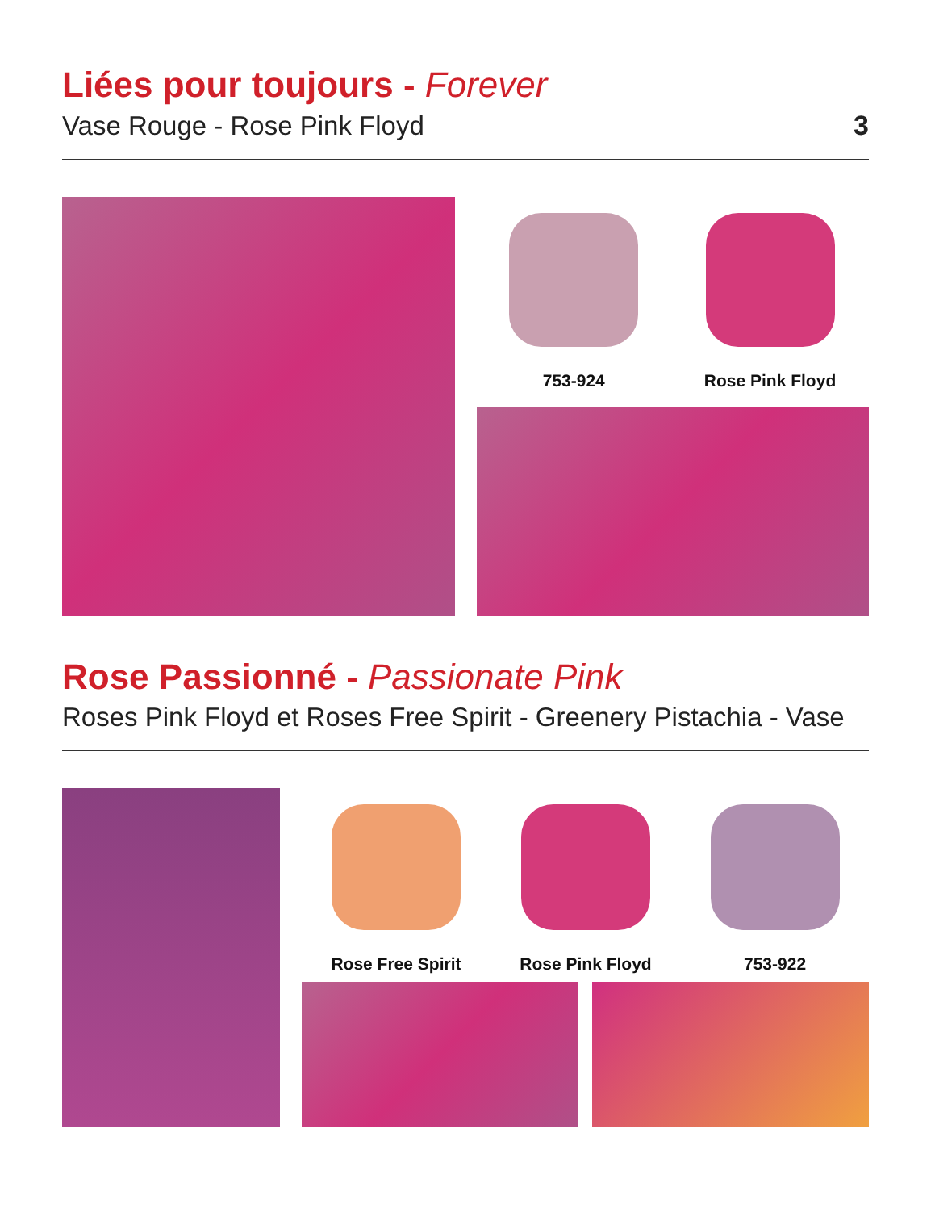Liées pour toujours - Forever
Vase Rouge - Rose Pink Floyd 3
753-924 Rose Pink Floyd
Rose Passionné - Passionate Pink
Roses Pink Floyd et Roses Free Spirit - Greenery Pistachia - Vase
Rose Free Spirit Rose Pink Floyd 753-922